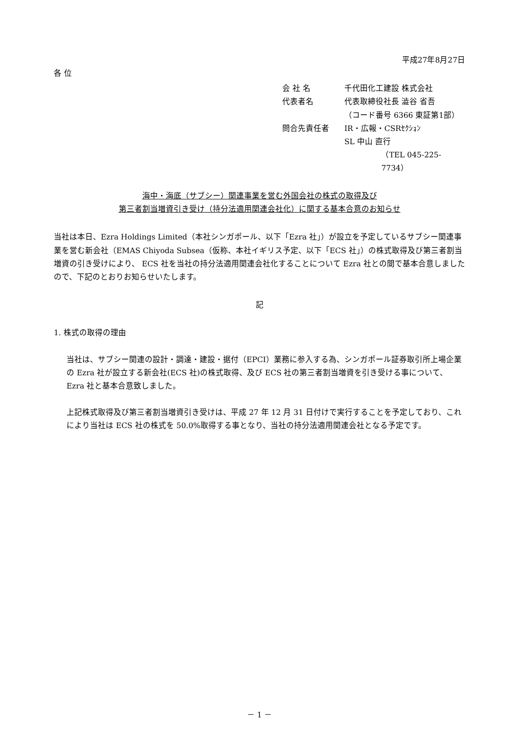平成27年8月27日
各 位
会 社 名 千代田化工建設 株式会社
代表者名 代表取締役社長 澁谷 省吾
（コード番号 6366 東証第1部）
問合先責任者 IR・広報・CSRｾｸｼｮﾝ
SL 中山 直行
（TEL 045-225-7734）
海中・海底（サブシー）関連事業を営む外国会社の株式の取得及び
第三者割当増資引き受け（持分法適用関連会社化）に関する基本合意のお知らせ
当社は本日、Ezra Holdings Limited（本社シンガポール、以下「Ezra 社」）が設立を予定しているサブシー関連事業を営む新会社（EMAS Chiyoda Subsea（仮称、本社イギリス予定、以下「ECS 社」）の株式取得及び第三者割当増資の引き受けにより、 ECS 社を当社の持分法適用関連会社化することについて Ezra 社との間で基本合意しましたので、下記のとおりお知らせいたします。
記
1. 株式の取得の理由
当社は、サブシー関連の設計・調達・建設・据付（EPCI）業務に参入する為、シンガポール証券取引所上場企業の Ezra 社が設立する新会社(ECS 社)の株式取得、及び ECS 社の第三者割当増資を引き受ける事について、Ezra 社と基本合意致しました。
上記株式取得及び第三者割当増資引き受けは、平成 27 年 12 月 31 日付けで実行することを予定しており、これにより当社は ECS 社の株式を 50.0%取得する事となり、当社の持分法適用関連会社となる予定です。
－ 1 －